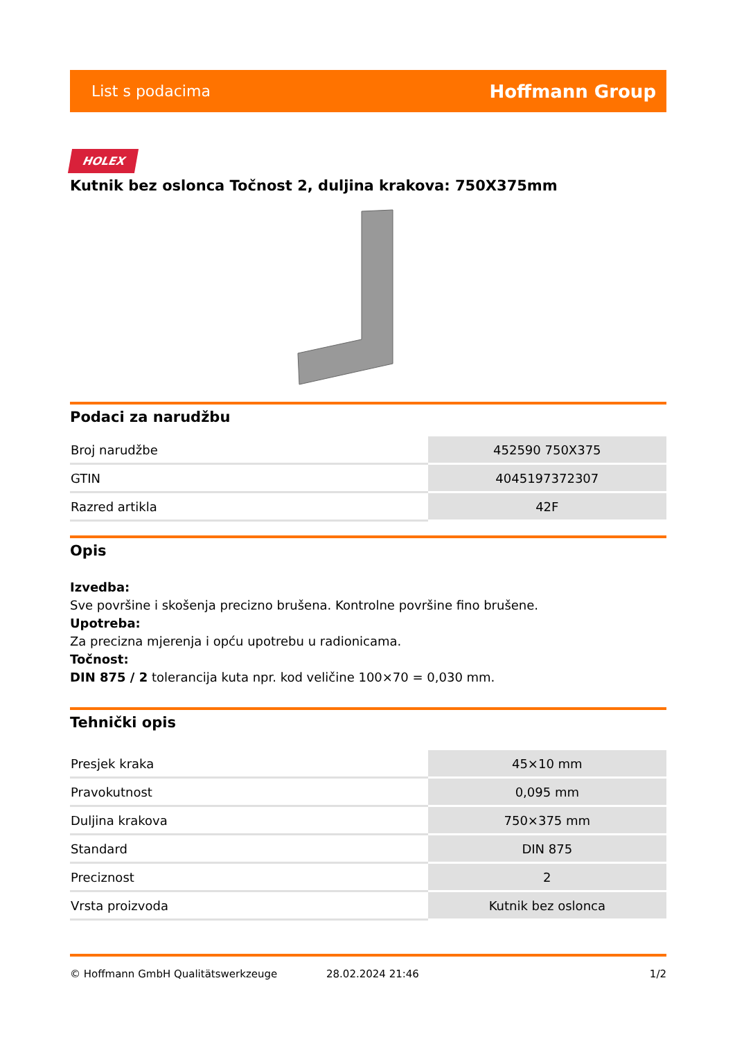List s podacima Hoffmann Group
HOLEX
Kutnik bez oslonca Točnost 2, duljina krakova: 750X375mm
Podaci za narudžbu
| Broj narudžbe | 452590 750X375 |
| GTIN | 4045197372307 |
| Razred artikla | 42F |
Opis
Izvedba:
Sve površine i skošenja precizno brušena. Kontrolne površine fino brušene.
Upotreba:
Za precizna mjerenja i opću upotrebu u radionicama.
Točnost:
DIN 875 / 2 tolerancija kuta npr. kod veličine 100×70 = 0,030 mm.
Tehnički opis
| Presjek kraka | 45×10 mm |
| Pravokutnost | 0,095 mm |
| Duljina krakova | 750×375 mm |
| Standard | DIN 875 |
| Preciznost | 2 |
| Vrsta proizvoda | Kutnik bez oslonca |
© Hoffmann GmbH Qualitätswerkzeuge 28.02.2024 21:46 1/2